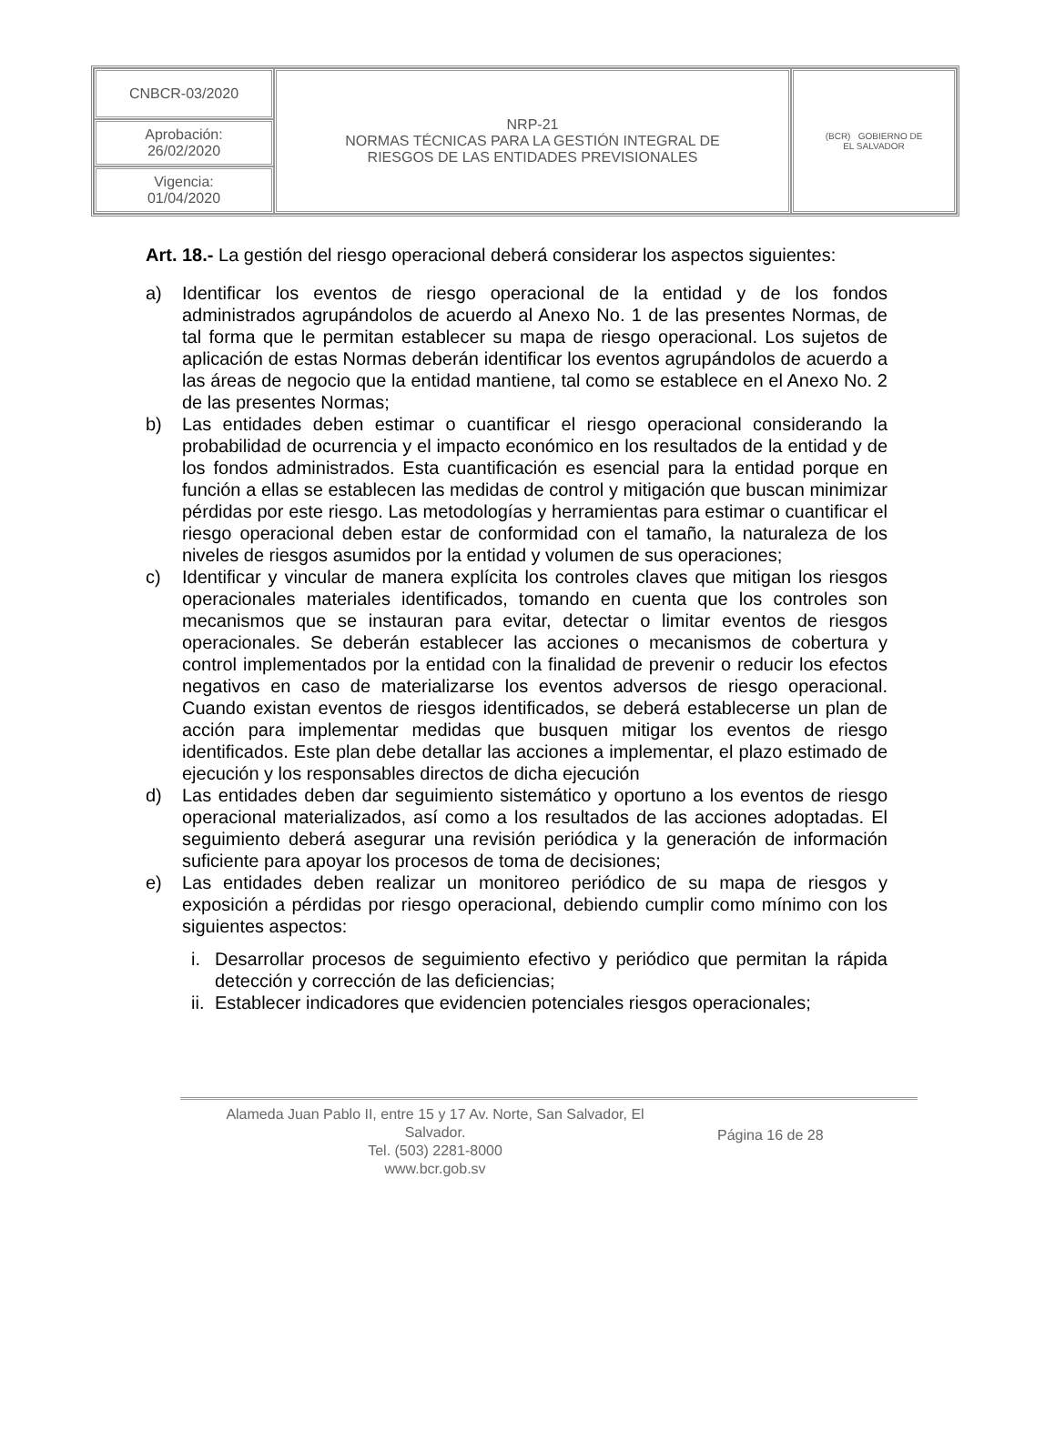| CNBCR-03/2020 | NRP-21 NORMAS TÉCNICAS PARA LA GESTIÓN INTEGRAL DE RIESGOS DE LAS ENTIDADES PREVISIONALES | (BCR) GOBIERNO DE EL SALVADOR |
| Aprobación: 26/02/2020 | | |
| Vigencia: 01/04/2020 | | |
Art. 18.- La gestión del riesgo operacional deberá considerar los aspectos siguientes:
a) Identificar los eventos de riesgo operacional de la entidad y de los fondos administrados agrupándolos de acuerdo al Anexo No. 1 de las presentes Normas, de tal forma que le permitan establecer su mapa de riesgo operacional. Los sujetos de aplicación de estas Normas deberán identificar los eventos agrupándolos de acuerdo a las áreas de negocio que la entidad mantiene, tal como se establece en el Anexo No. 2 de las presentes Normas;
b) Las entidades deben estimar o cuantificar el riesgo operacional considerando la probabilidad de ocurrencia y el impacto económico en los resultados de la entidad y de los fondos administrados. Esta cuantificación es esencial para la entidad porque en función a ellas se establecen las medidas de control y mitigación que buscan minimizar pérdidas por este riesgo. Las metodologías y herramientas para estimar o cuantificar el riesgo operacional deben estar de conformidad con el tamaño, la naturaleza de los niveles de riesgos asumidos por la entidad y volumen de sus operaciones;
c) Identificar y vincular de manera explícita los controles claves que mitigan los riesgos operacionales materiales identificados, tomando en cuenta que los controles son mecanismos que se instauran para evitar, detectar o limitar eventos de riesgos operacionales. Se deberán establecer las acciones o mecanismos de cobertura y control implementados por la entidad con la finalidad de prevenir o reducir los efectos negativos en caso de materializarse los eventos adversos de riesgo operacional. Cuando existan eventos de riesgos identificados, se deberá establecerse un plan de acción para implementar medidas que busquen mitigar los eventos de riesgo identificados. Este plan debe detallar las acciones a implementar, el plazo estimado de ejecución y los responsables directos de dicha ejecución
d) Las entidades deben dar seguimiento sistemático y oportuno a los eventos de riesgo operacional materializados, así como a los resultados de las acciones adoptadas. El seguimiento deberá asegurar una revisión periódica y la generación de información suficiente para apoyar los procesos de toma de decisiones;
e) Las entidades deben realizar un monitoreo periódico de su mapa de riesgos y exposición a pérdidas por riesgo operacional, debiendo cumplir como mínimo con los siguientes aspectos:
i. Desarrollar procesos de seguimiento efectivo y periódico que permitan la rápida detección y corrección de las deficiencias;
ii. Establecer indicadores que evidencien potenciales riesgos operacionales;
Alameda Juan Pablo II, entre 15 y 17 Av. Norte, San Salvador, El
Salvador.
Tel. (503) 2281-8000
www.bcr.gob.sv
Página 16 de 28